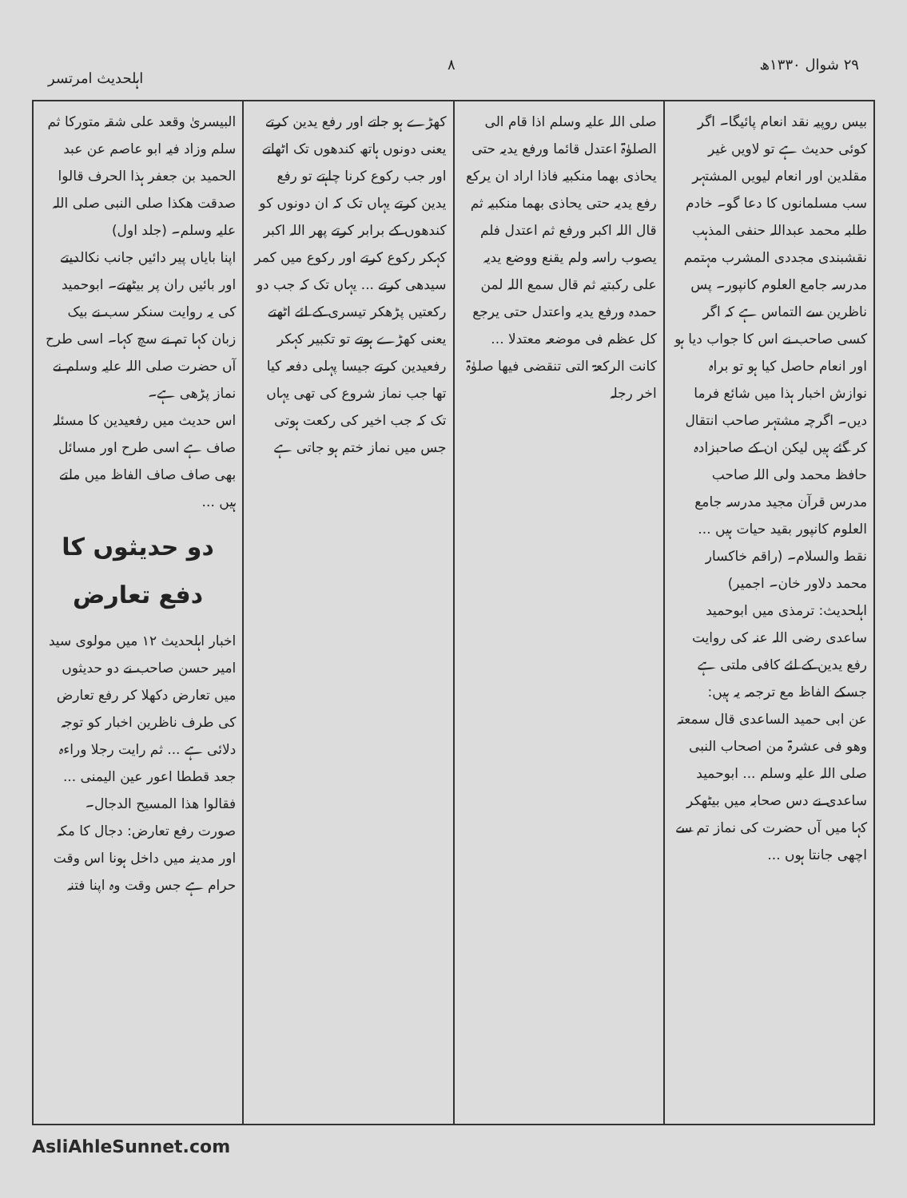۲۹ شوال ۱۳۳۰ھ ۸ اہلحدیث امرتسر
بیس روپیہ نقد انعام پائیگا۔ اگر کوئی حدیث ہے تو لاویں غیر مقلدین اور انعام لیویں المشتہر سب مسلمانوں کا دعا گو۔ خادم طلبہ محمد عبداللہ حنفی المذہب نقشبندی مجددی المشرب مہتمم مدرسہ جامع العلوم کانپور۔ پس ناظرین سے التماس ہے کہ اگر کسی صاحب نے اس کا جواب دیا ہو اور انعام حاصل کیا ہو تو براہ نوازش اخبار ہذا میں شائع فرما دیں۔ اگرچہ مشتہر صاحب انتقال کر گئے ہیں لیکن ان کے صاحبزادہ حافظ محمد ولی اللہ صاحب مدرس قرآن مجید مدرسہ جامع العلوم کانپور بقید حیات ہیں ... نقط والسلام۔ (راقم خاکسار محمد دلاور خان۔ اجمیر)
اہلحدیث: ترمذی میں ابوحمید ساعدی رضی اللہ عنہ کی روایت رفع یدین کے لئے کافی ملتی ہے جسکے الفاظ مع ترجمہ یہ ہیں:
عن ابی حمید الساعدی قال سمعتہ وھو فی عشرۃ من اصحاب النبی صلی اللہ علیہ وسلم ... ابوحمید ساعدی نے دس صحابہ میں بیٹھکر کہا میں آں حضرت کی نماز تم سے اچھی جانتا ہوں ...
صلی اللہ علیہ وسلم اذا قام الی الصلوٰۃ اعتدل قائما ورفع یدیہ حتی یحاذی بھما منکبیہ فاذا اراد ان یرکع رفع یدیہ حتی یحاذی بھما منکبیہ ثم قال اللہ اکبر ورفع ثم اعتدل فلم یصوب راسہ ولم یقنع ووضع یدیہ علی رکبتیہ ثم قال سمع اللہ لمن حمدہ ورفع یدیہ واعتدل حتی یرجع کل عظم فی موضعہ معتدلا ... کانت الرکعۃ التی تنقضی فیھا صلوٰۃ اخر رجلہ
کھڑے ہو جاتے اور رفع یدین کرتے یعنی دونوں ہاتھ کندھوں تک اٹھاتے اور جب رکوع کرنا چاہتے تو رفع یدین کرتے یہاں تک کہ ان دونوں کو کندھوں کے برابر کرتے پھر اللہ اکبر کہکر رکوع کرتے اور رکوع میں کمر سیدھی کرتے ... یہاں تک کہ جب دو رکعتیں پڑھکر تیسری کے لئے اٹھتے یعنی کھڑے ہوتے تو تکبیر کہکر رفعیدین کرتے جیسا پہلی دفعہ کیا تھا جب نماز شروع کی تھی یہاں تک کہ جب اخیر کی رکعت ہوتی جس میں نماز ختم ہو جاتی ہے
البیسریٰ وقعد علی شقہ متورکا ثم سلم وزاد فیہ ابو عاصم عن عبد الحمید بن جعفر ہذا الحرف قالوا صدقت ھکذا صلی النبی صلی اللہ علیہ وسلم۔ (جلد اول)
اپنا بایاں پیر دائیں جانب نکالدیتے اور بائیں ران پر بیٹھتے۔ ابوحمید کی یہ روایت سنکر سب نے بیک زبان کہا تم نے سچ کہا۔ اسی طرح آں حضرت صلی اللہ علیہ وسلم نے نماز پڑھی ہے۔
اس حدیث میں رفعیدین کا مسئلہ صاف ہے اسی طرح اور مسائل بھی صاف صاف الفاظ میں ملتے ہیں ...
دو حدیثوں کا دفع تعارض
اخبار اہلحدیث ۱۲ میں مولوی سید امیر حسن صاحب نے دو حدیثوں میں تعارض دکھلا کر رفع تعارض کی طرف ناظرین اخبار کو توجہ دلائی ہے ... ثم رایت رجلا وراءہ جعد قططا اعور عین الیمنی ... فقالوا ھذا المسیح الدجال۔
صورت رفع تعارض: دجال کا مکہ اور مدینہ میں داخل ہونا اس وقت حرام ہے جس وقت وہ اپنا فتنہ
AsliAhleSunnet.com